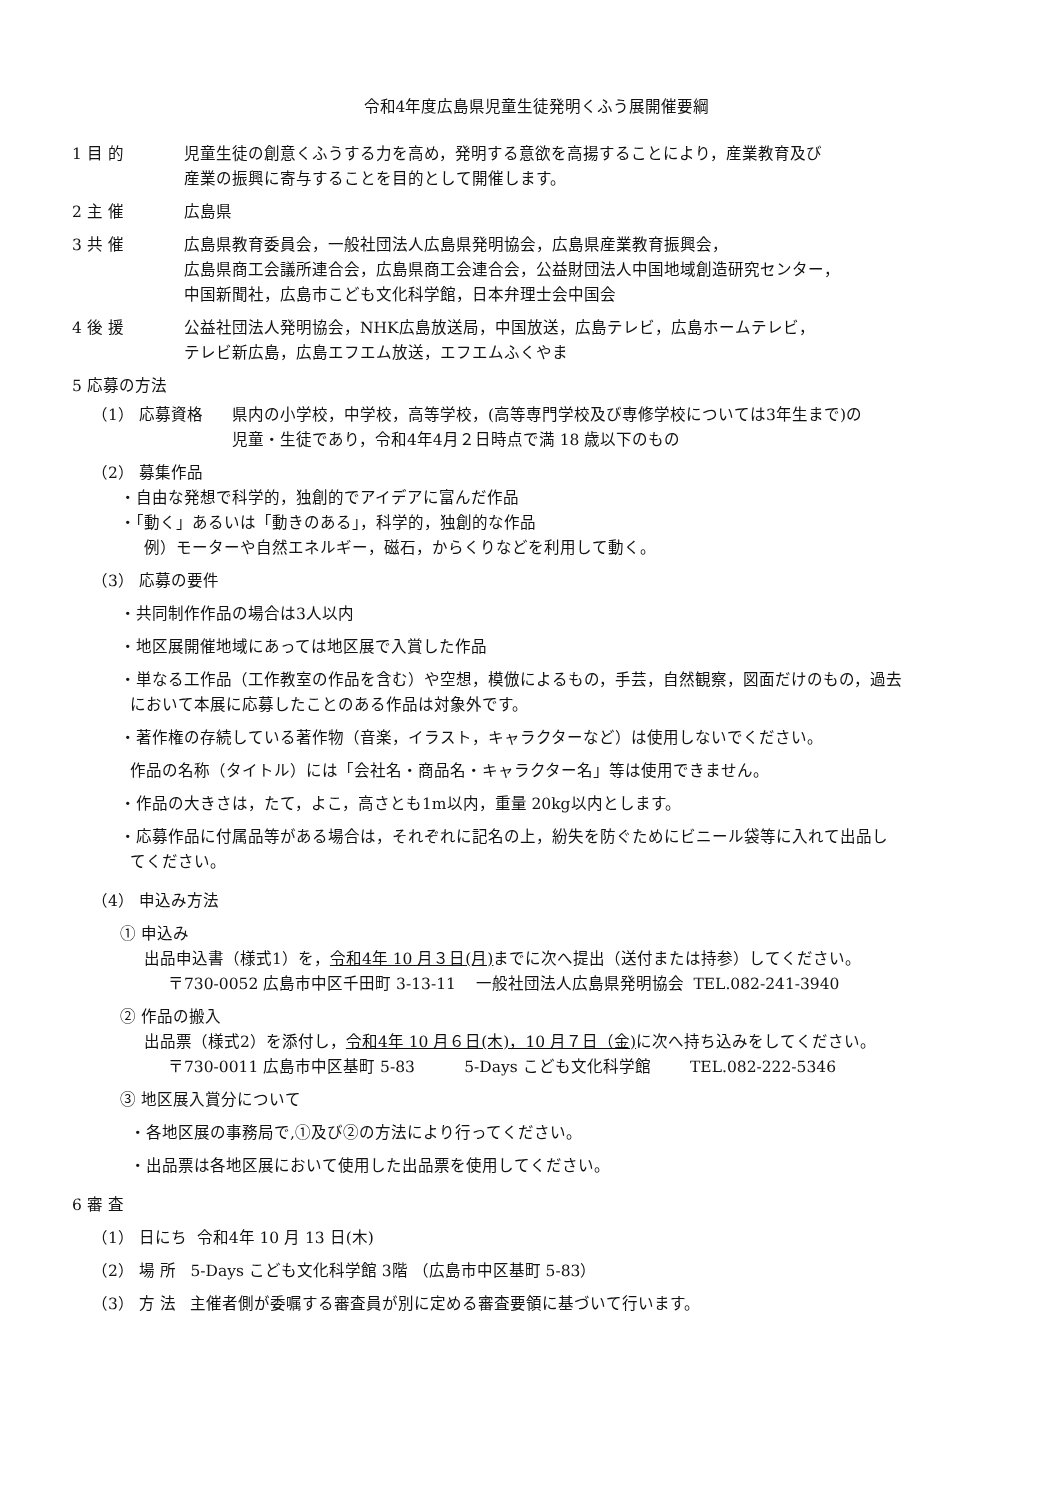令和4年度広島県児童生徒発明くふう展開催要綱
1 目 的 児童生徒の創意くふうする力を高め，発明する意欲を高揚することにより，産業教育及び
産業の振興に寄与することを目的として開催します。
2 主 催 広島県
3 共 催 広島県教育委員会，一般社団法人広島県発明協会，広島県産業教育振興会，
広島県商工会議所連合会，広島県商工会連合会，公益財団法人中国地域創造研究センター，
中国新聞社，広島市こども文化科学館，日本弁理士会中国会
4 後 援 公益社団法人発明協会，NHK広島放送局，中国放送，広島テレビ，広島ホームテレビ，
テレビ新広島，広島エフエム放送，エフエムふくやま
5 応募の方法
（1） 応募資格 県内の小学校，中学校，高等学校，(高等専門学校及び専修学校については3年生まで)の
児童・生徒であり，令和4年4月２日時点で満 18 歳以下のもの
（2） 募集作品
・自由な発想で科学的，独創的でアイデアに富んだ作品
・「動く」あるいは「動きのある」，科学的，独創的な作品
例）モーターや自然エネルギー，磁石，からくりなどを利用して動く。
（3） 応募の要件
・共同制作作品の場合は3人以内
・地区展開催地域にあっては地区展で入賞した作品
・単なる工作品（工作教室の作品を含む）や空想，模倣によるもの，手芸，自然観察，図面だけのもの，過去
において本展に応募したことのある作品は対象外です。
・著作権の存続している著作物（音楽，イラスト，キャラクターなど）は使用しないでください。
作品の名称（タイトル）には「会社名・商品名・キャラクター名」等は使用できません。
・作品の大きさは，たて，よこ，高さとも1m以内，重量 20kg以内とします。
・応募作品に付属品等がある場合は，それぞれに記名の上，紛失を防ぐためにビニール袋等に入れて出品し
てください。
（4） 申込み方法
① 申込み
出品申込書（様式1）を，令和4年 10 月３日(月) までに次へ提出（送付または持参）してください。
〒730-0052 広島市中区千田町 3-13-11 一般社団法人広島県発明協会 TEL.082-241-3940
② 作品の搬入
出品票（様式2）を添付し，令和4年 10 月６日(木)，10 月７日（金) に次へ持ち込みをしてください。
〒730-0011 広島市中区基町 5-83 5-Days こども文化科学館 TEL.082-222-5346
③ 地区展入賞分について
・各地区展の事務局で,①及び②の方法により行ってください。
・出品票は各地区展において使用した出品票を使用してください。
6 審 査
（1） 日にち 令和4年 10 月 13 日(木)
（2） 場 所 5-Days こども文化科学館 3階 （広島市中区基町 5-83）
（3） 方 法 主催者側が委嘱する審査員が別に定める審査要領に基づいて行います。